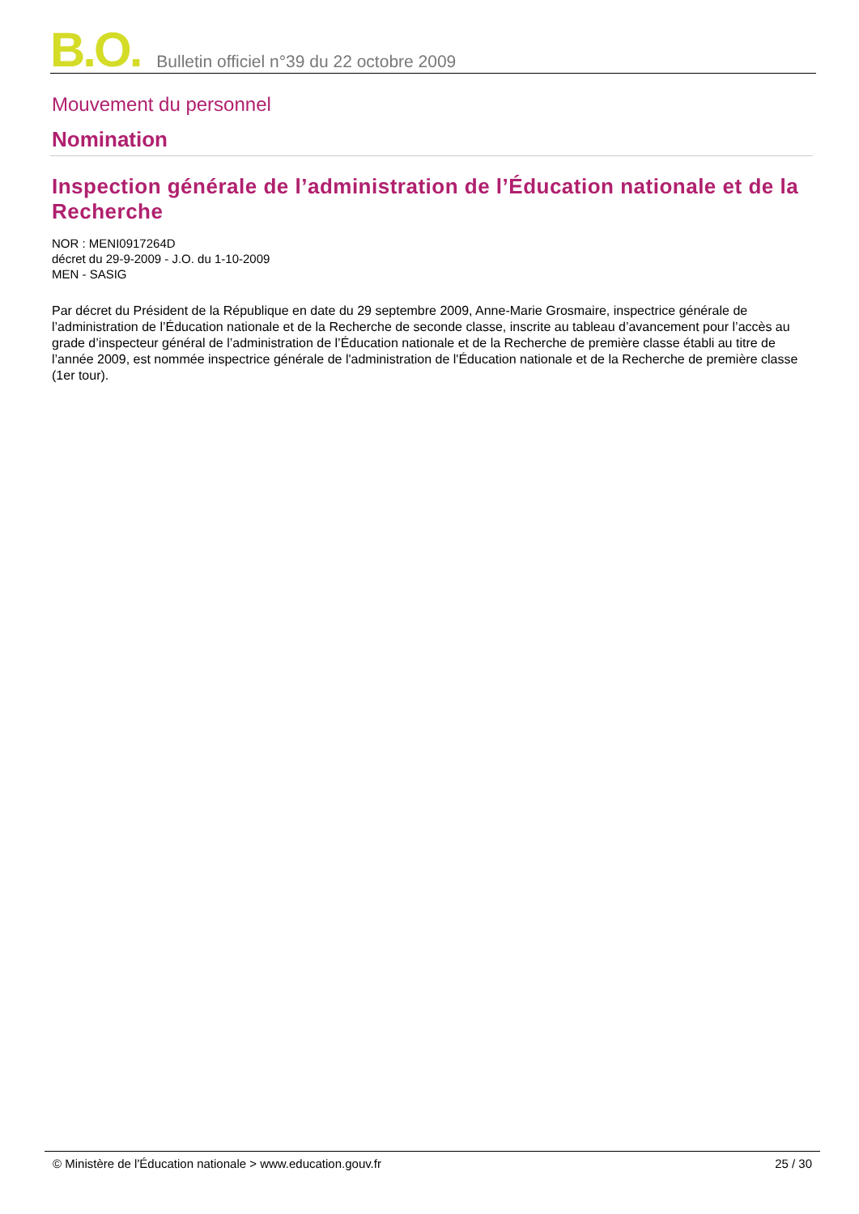B.O. Bulletin officiel n°39 du 22 octobre 2009
Mouvement du personnel
Nomination
Inspection générale de l’administration de l’Éducation nationale et de la Recherche
NOR : MENI0917264D
décret du 29-9-2009 - J.O. du 1-10-2009
MEN - SASIG
Par décret du Président de la République en date du 29 septembre 2009, Anne-Marie Grosmaire, inspectrice générale de l’administration de l’Éducation nationale et de la Recherche de seconde classe, inscrite au tableau d’avancement pour l’accès au grade d’inspecteur général de l’administration de l’Éducation nationale et de la Recherche de première classe établi au titre de l’année 2009, est nommée inspectrice générale de l'administration de l'Éducation nationale et de la Recherche de première classe (1er tour).
© Ministère de l'Éducation nationale > www.education.gouv.fr 25 / 30